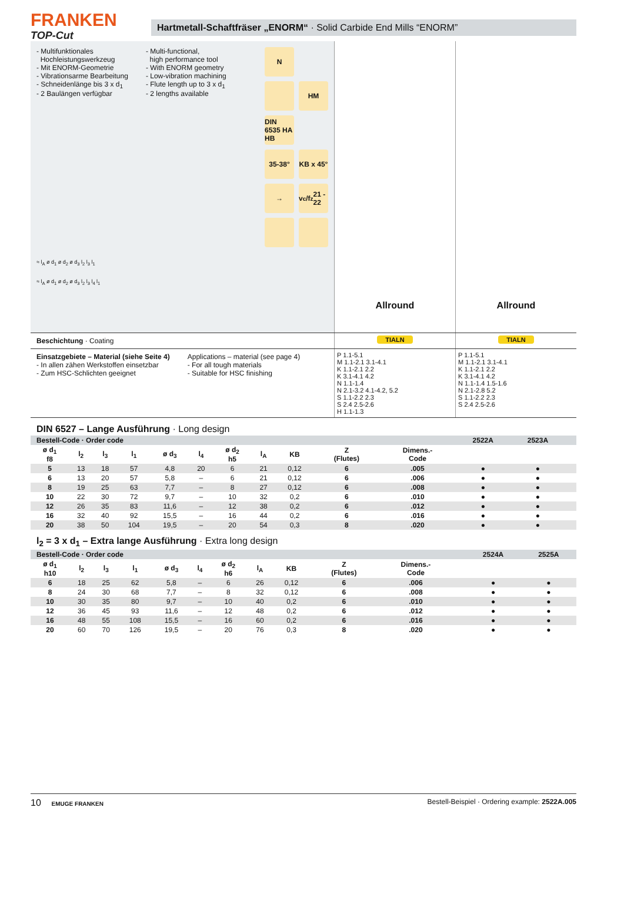FRANKEN
TOP-Cut
Hartmetall-Schaftfräser „ENORM“ · Solid Carbide End Mills “ENORM”
- Multifunktionales
Hochleistungswerkzeug
- Mit ENORM-Geometrie
- Vibrationsarme Bearbeitung
- Schneidenlänge bis 3 x d<sub>1</sub>
- 2 Baulängen verfügbar
- Multi-functional,
high performance tool
- With ENORM geometry
- Low-vibration machining
- Flute length up to 3 x d<sub>1</sub>
- 2 lengths available
N
HM
DIN 6535 HA HB
35-38°
KB x 45°
→
v<sub>c</sub>/f<sub>z</sub> 21 - 22
≈ l<sub>A</sub> ø d<sub>1</sub> ø d<sub>2</sub> ø d<sub>3</sub> l<sub>2</sub> l<sub>3</sub> l<sub>1</sub>
≈ l<sub>A</sub> ø d<sub>1</sub> ø d<sub>2</sub> ø d<sub>3</sub> l<sub>2</sub> l<sub>3</sub> l<sub>4</sub> l<sub>1</sub>
Allround Allround
Beschichtung · Coating TIALN TIALN
Einsatzgebiete – Material (siehe Seite 4)
- In allen zähen Werkstoffen einsetzbar
- Zum HSC-Schlichten geeignet
Applications – material (see page 4)
- For all tough materials
- Suitable for HSC finishing
P 1.1-5.1
M 1.1-2.1 3.1-4.1
K 1.1-2.1 2.2
K 3.1-4.1 4.2
N 1.1-1.4
N 2.1-3.2 4.1-4.2, 5.2
S 1.1-2.2 2.3
S 2.4 2.5-2.6
H 1.1-1.3
P 1.1-5.1
M 1.1-2.1 3.1-4.1
K 1.1-2.1 2.2
K 3.1-4.1 4.2
N 1.1-1.4 1.5-1.6
N 2.1-2.8 5.2
S 1.1-2.2 2.3
S 2.4 2.5-2.6
DIN 6527 – Lange Ausführung · Long design
| Bestell-Code · Order code | | | | | | | | | | | 2522A | 2523A | | |
| ø d<sub>1</sub> f8 | l<sub>2</sub> | l<sub>3</sub> | l<sub>1</sub> | ø d<sub>3</sub> | l<sub>4</sub> | ø d<sub>2</sub> h5 | l<sub>A</sub> | KB | Z (Flutes) | Dimens.- Code | | | | |
| 5 | 13 | 18 | 57 | 4,8 | 20 | 6 | 21 | 0,12 | 6 | .005 | ● | ● | | |
| 6 | 13 | 20 | 57 | 5,8 | – | 6 | 21 | 0,12 | 6 | .006 | ● | ● | | |
| 8 | 19 | 25 | 63 | 7,7 | – | 8 | 27 | 0,12 | 6 | .008 | ● | ● | | |
| 10 | 22 | 30 | 72 | 9,7 | – | 10 | 32 | 0,2 | 6 | .010 | ● | ● | | |
| 12 | 26 | 35 | 83 | 11,6 | – | 12 | 38 | 0,2 | 6 | .012 | ● | ● | | |
| 16 | 32 | 40 | 92 | 15,5 | – | 16 | 44 | 0,2 | 6 | .016 | ● | ● | | |
| 20 | 38 | 50 | 104 | 19,5 | – | 20 | 54 | 0,3 | 8 | .020 | ● | ● | | |
l<sub>2</sub> = 3 x d<sub>1</sub> – Extra lange Ausführung · Extra long design
| Bestell-Code · Order code | | | | | | | | | | | | | 2524A | 2525A |
| ø d<sub>1</sub> h10 | l<sub>2</sub> | l<sub>3</sub> | l<sub>1</sub> | ø d<sub>3</sub> | l<sub>4</sub> | ø d<sub>2</sub> h6 | l<sub>A</sub> | KB | Z (Flutes) | Dimens.- Code | | | | |
| 6 | 18 | 25 | 62 | 5,8 | – | 6 | 26 | 0,12 | 6 | .006 | | | ● | ● |
| 8 | 24 | 30 | 68 | 7,7 | – | 8 | 32 | 0,12 | 6 | .008 | | | ● | ● |
| 10 | 30 | 35 | 80 | 9,7 | – | 10 | 40 | 0,2 | 6 | .010 | | | ● | ● |
| 12 | 36 | 45 | 93 | 11,6 | – | 12 | 48 | 0,2 | 6 | .012 | | | ● | ● |
| 16 | 48 | 55 | 108 | 15,5 | – | 16 | 60 | 0,2 | 6 | .016 | | | ● | ● |
| 20 | 60 | 70 | 126 | 19,5 | – | 20 | 76 | 0,3 | 8 | .020 | | | ● | ● |
10 EMUGE FRANKEN
Bestell-Beispiel · Ordering example: 2522A.005